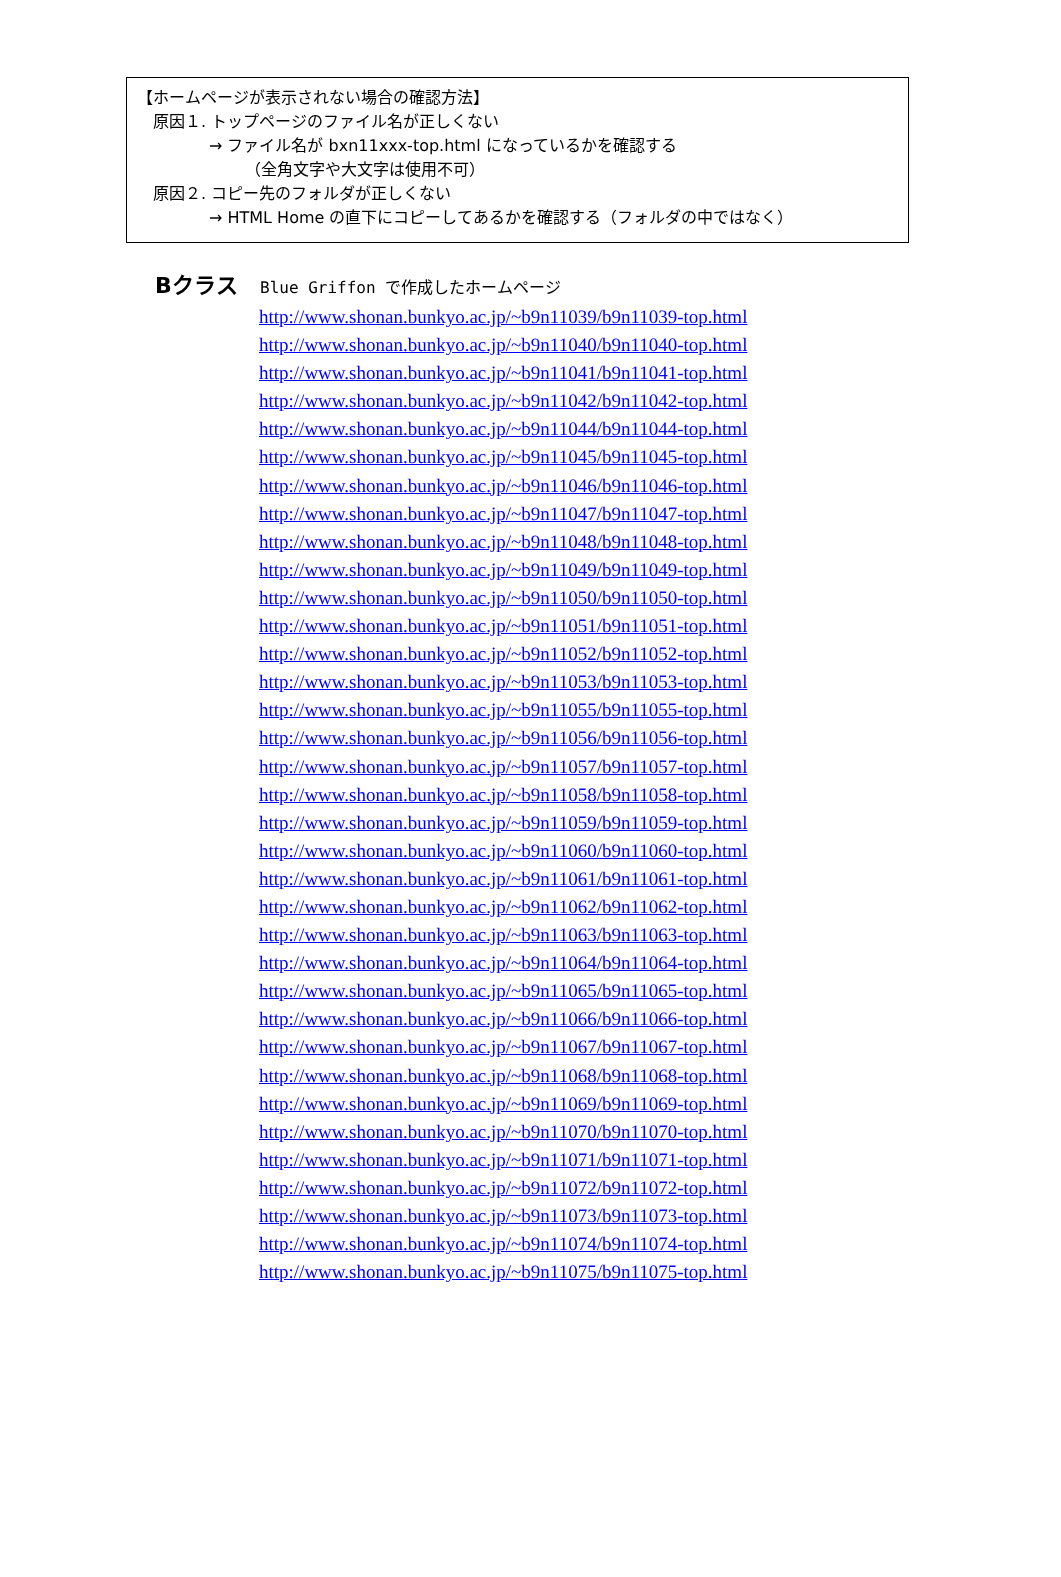【ホームページが表示されない場合の確認方法】
原因１. トップページのファイル名が正しくない
→ ファイル名が bxn11xxx-top.html になっているかを確認する
（全角文字や大文字は使用不可）
原因２. コピー先のフォルダが正しくない
→ HTML Home の直下にコピーしてあるかを確認する（フォルダの中ではなく）
Bクラス Blue Griffon で作成したホームページ
http://www.shonan.bunkyo.ac.jp/~b9n11039/b9n11039-top.html
http://www.shonan.bunkyo.ac.jp/~b9n11040/b9n11040-top.html
http://www.shonan.bunkyo.ac.jp/~b9n11041/b9n11041-top.html
http://www.shonan.bunkyo.ac.jp/~b9n11042/b9n11042-top.html
http://www.shonan.bunkyo.ac.jp/~b9n11044/b9n11044-top.html
http://www.shonan.bunkyo.ac.jp/~b9n11045/b9n11045-top.html
http://www.shonan.bunkyo.ac.jp/~b9n11046/b9n11046-top.html
http://www.shonan.bunkyo.ac.jp/~b9n11047/b9n11047-top.html
http://www.shonan.bunkyo.ac.jp/~b9n11048/b9n11048-top.html
http://www.shonan.bunkyo.ac.jp/~b9n11049/b9n11049-top.html
http://www.shonan.bunkyo.ac.jp/~b9n11050/b9n11050-top.html
http://www.shonan.bunkyo.ac.jp/~b9n11051/b9n11051-top.html
http://www.shonan.bunkyo.ac.jp/~b9n11052/b9n11052-top.html
http://www.shonan.bunkyo.ac.jp/~b9n11053/b9n11053-top.html
http://www.shonan.bunkyo.ac.jp/~b9n11055/b9n11055-top.html
http://www.shonan.bunkyo.ac.jp/~b9n11056/b9n11056-top.html
http://www.shonan.bunkyo.ac.jp/~b9n11057/b9n11057-top.html
http://www.shonan.bunkyo.ac.jp/~b9n11058/b9n11058-top.html
http://www.shonan.bunkyo.ac.jp/~b9n11059/b9n11059-top.html
http://www.shonan.bunkyo.ac.jp/~b9n11060/b9n11060-top.html
http://www.shonan.bunkyo.ac.jp/~b9n11061/b9n11061-top.html
http://www.shonan.bunkyo.ac.jp/~b9n11062/b9n11062-top.html
http://www.shonan.bunkyo.ac.jp/~b9n11063/b9n11063-top.html
http://www.shonan.bunkyo.ac.jp/~b9n11064/b9n11064-top.html
http://www.shonan.bunkyo.ac.jp/~b9n11065/b9n11065-top.html
http://www.shonan.bunkyo.ac.jp/~b9n11066/b9n11066-top.html
http://www.shonan.bunkyo.ac.jp/~b9n11067/b9n11067-top.html
http://www.shonan.bunkyo.ac.jp/~b9n11068/b9n11068-top.html
http://www.shonan.bunkyo.ac.jp/~b9n11069/b9n11069-top.html
http://www.shonan.bunkyo.ac.jp/~b9n11070/b9n11070-top.html
http://www.shonan.bunkyo.ac.jp/~b9n11071/b9n11071-top.html
http://www.shonan.bunkyo.ac.jp/~b9n11072/b9n11072-top.html
http://www.shonan.bunkyo.ac.jp/~b9n11073/b9n11073-top.html
http://www.shonan.bunkyo.ac.jp/~b9n11074/b9n11074-top.html
http://www.shonan.bunkyo.ac.jp/~b9n11075/b9n11075-top.html